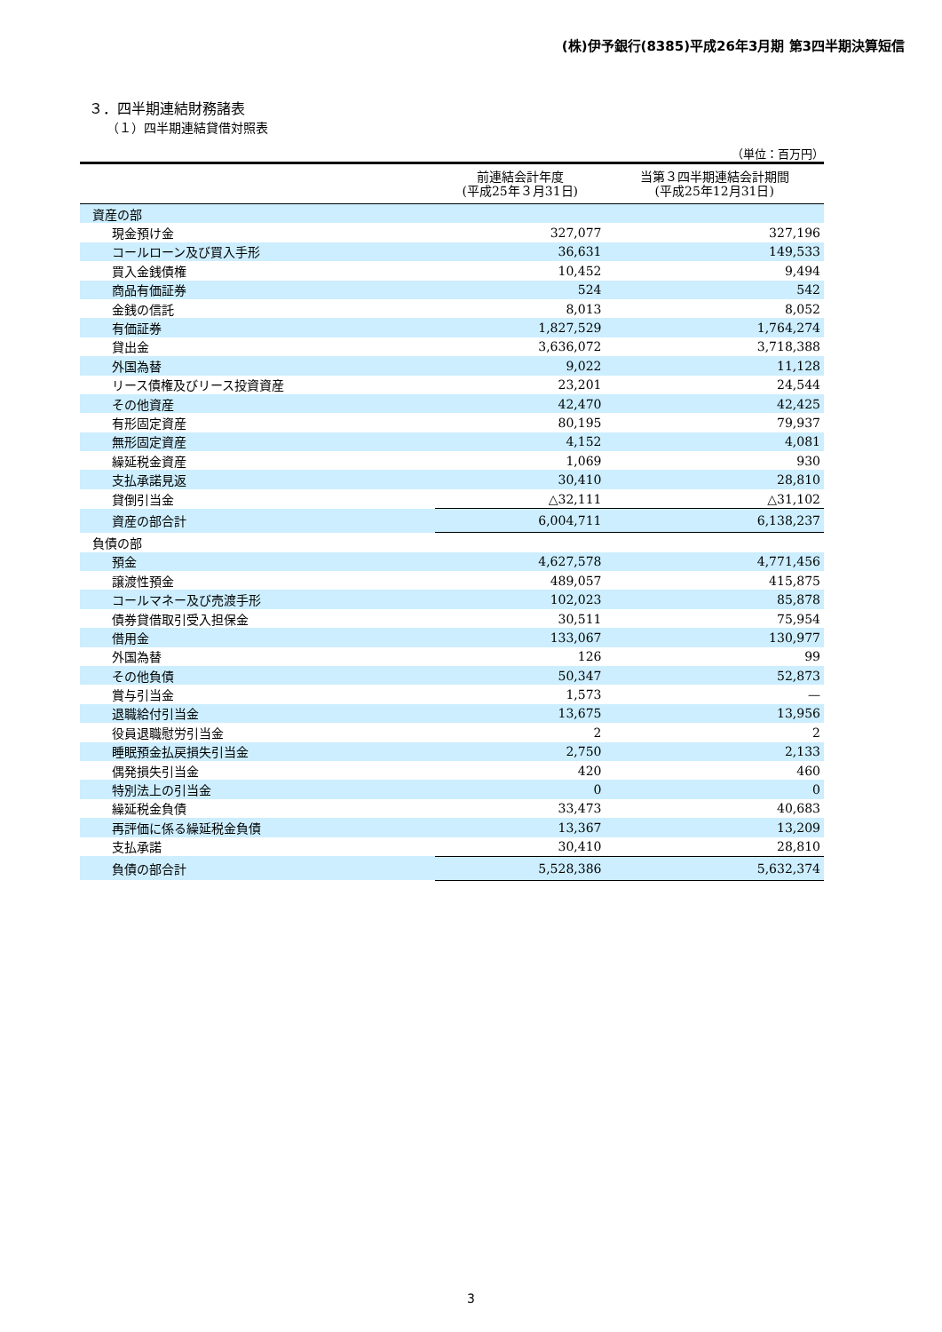(株)伊予銀行(8385)平成26年3月期 第3四半期決算短信
３．四半期連結財務諸表
（１）四半期連結貸借対照表
（単位：百万円）
| | 前連結会計年度 (平成25年３月31日) | 当第３四半期連結会計期間 (平成25年12月31日) |
| --- | --- | --- |
| 資産の部 | | |
| 現金預け金 | 327,077 | 327,196 |
| コールローン及び買入手形 | 36,631 | 149,533 |
| 買入金銭債権 | 10,452 | 9,494 |
| 商品有価証券 | 524 | 542 |
| 金銭の信託 | 8,013 | 8,052 |
| 有価証券 | 1,827,529 | 1,764,274 |
| 貸出金 | 3,636,072 | 3,718,388 |
| 外国為替 | 9,022 | 11,128 |
| リース債権及びリース投資資産 | 23,201 | 24,544 |
| その他資産 | 42,470 | 42,425 |
| 有形固定資産 | 80,195 | 79,937 |
| 無形固定資産 | 4,152 | 4,081 |
| 繰延税金資産 | 1,069 | 930 |
| 支払承諾見返 | 30,410 | 28,810 |
| 貸倒引当金 | △32,111 | △31,102 |
| 資産の部合計 | 6,004,711 | 6,138,237 |
| 負債の部 | | |
| 預金 | 4,627,578 | 4,771,456 |
| 譲渡性預金 | 489,057 | 415,875 |
| コールマネー及び売渡手形 | 102,023 | 85,878 |
| 債券貸借取引受入担保金 | 30,511 | 75,954 |
| 借用金 | 133,067 | 130,977 |
| 外国為替 | 126 | 99 |
| その他負債 | 50,347 | 52,873 |
| 賞与引当金 | 1,573 | — |
| 退職給付引当金 | 13,675 | 13,956 |
| 役員退職慰労引当金 | 2 | 2 |
| 睡眠預金払戻損失引当金 | 2,750 | 2,133 |
| 偶発損失引当金 | 420 | 460 |
| 特別法上の引当金 | 0 | 0 |
| 繰延税金負債 | 33,473 | 40,683 |
| 再評価に係る繰延税金負債 | 13,367 | 13,209 |
| 支払承諾 | 30,410 | 28,810 |
| 負債の部合計 | 5,528,386 | 5,632,374 |
3